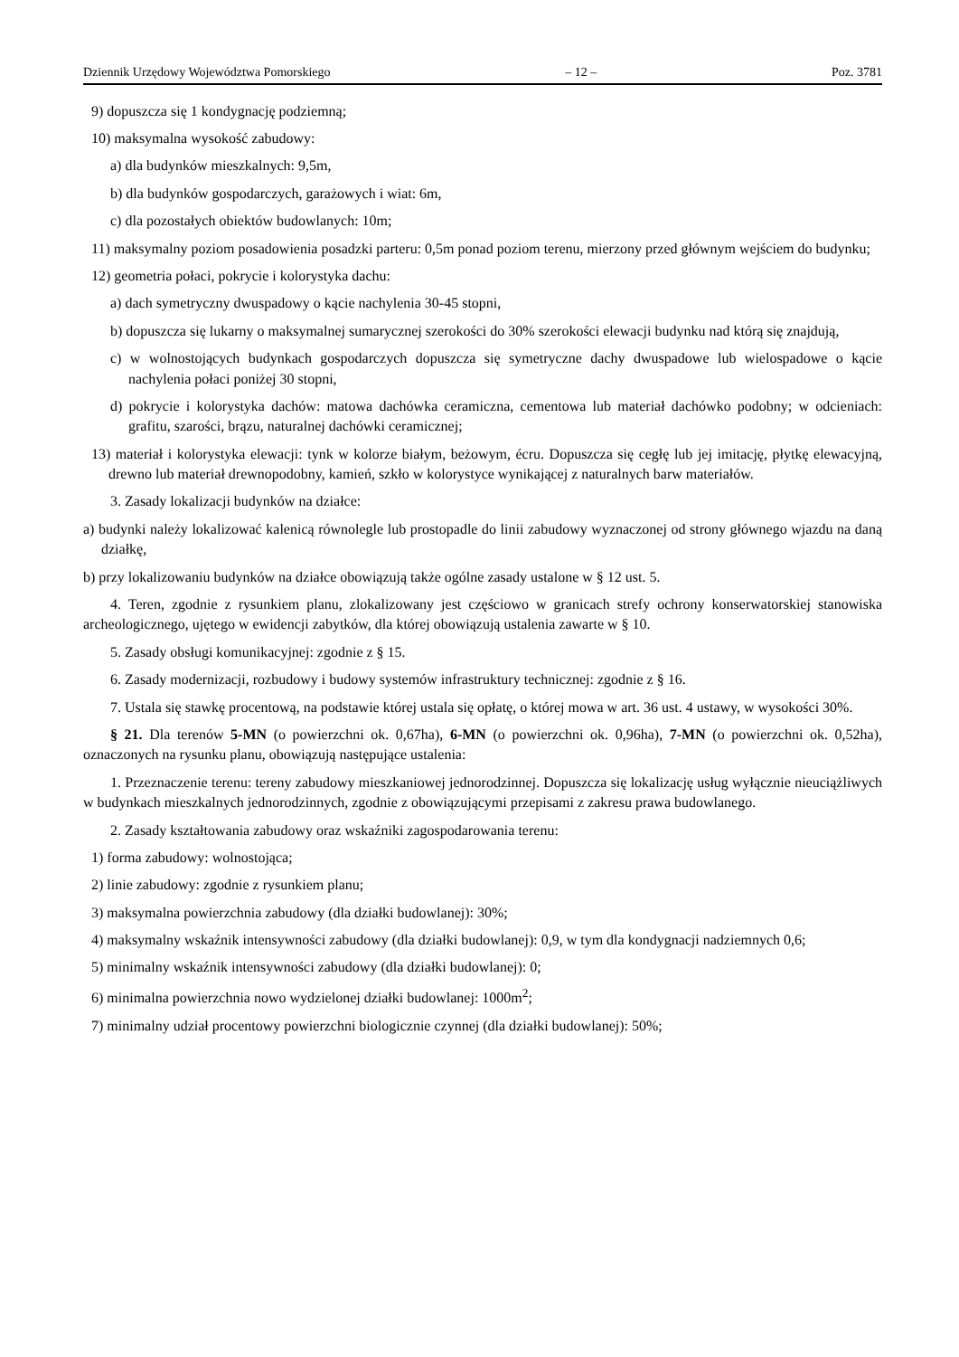Dziennik Urzędowy Województwa Pomorskiego – 12 – Poz. 3781
9) dopuszcza się 1 kondygnację podziemną;
10) maksymalna wysokość zabudowy:
a) dla budynków mieszkalnych: 9,5m,
b) dla budynków gospodarczych, garażowych i wiat: 6m,
c) dla pozostałych obiektów budowlanych: 10m;
11) maksymalny poziom posadowienia posadzki parteru: 0,5m ponad poziom terenu, mierzony przed głównym wejściem do budynku;
12) geometria połaci, pokrycie i kolorystyka dachu:
a) dach symetryczny dwuspadowy o kącie nachylenia 30-45 stopni,
b) dopuszcza się lukarny o maksymalnej sumarycznej szerokości do 30% szerokości elewacji budynku nad którą się znajdują,
c) w wolnostojących budynkach gospodarczych dopuszcza się symetryczne dachy dwuspadowe lub wielospadowe o kącie nachylenia połaci poniżej 30 stopni,
d) pokrycie i kolorystyka dachów: matowa dachówka ceramiczna, cementowa lub materiał dachówko podobny; w odcieniach: grafitu, szarości, brązu, naturalnej dachówki ceramicznej;
13) materiał i kolorystyka elewacji: tynk w kolorze białym, beżowym, écru. Dopuszcza się cegłę lub jej imitację, płytkę elewacyjną, drewno lub materiał drewnopodobny, kamień, szkło w kolorystyce wynikającej z naturalnych barw materiałów.
3. Zasady lokalizacji budynków na działce:
a) budynki należy lokalizować kalenicą równolegle lub prostopadle do linii zabudowy wyznaczonej od strony głównego wjazdu na daną działkę,
b) przy lokalizowaniu budynków na działce obowiązują także ogólne zasady ustalone w § 12 ust. 5.
4. Teren, zgodnie z rysunkiem planu, zlokalizowany jest częściowo w granicach strefy ochrony konserwatorskiej stanowiska archeologicznego, ujętego w ewidencji zabytków, dla której obowiązują ustalenia zawarte w § 10.
5. Zasady obsługi komunikacyjnej: zgodnie z § 15.
6. Zasady modernizacji, rozbudowy i budowy systemów infrastruktury technicznej: zgodnie z § 16.
7. Ustala się stawkę procentową, na podstawie której ustala się opłatę, o której mowa w art. 36 ust. 4 ustawy, w wysokości 30%.
§ 21. Dla terenów 5-MN (o powierzchni ok. 0,67ha), 6-MN (o powierzchni ok. 0,96ha), 7-MN (o powierzchni ok. 0,52ha), oznaczonych na rysunku planu, obowiązują następujące ustalenia:
1. Przeznaczenie terenu: tereny zabudowy mieszkaniowej jednorodzinnej. Dopuszcza się lokalizację usług wyłącznie nieuciążliwych w budynkach mieszkalnych jednorodzinnych, zgodnie z obowiązującymi przepisami z zakresu prawa budowlanego.
2. Zasady kształtowania zabudowy oraz wskaźniki zagospodarowania terenu:
1) forma zabudowy: wolnostojąca;
2) linie zabudowy: zgodnie z rysunkiem planu;
3) maksymalna powierzchnia zabudowy (dla działki budowlanej): 30%;
4) maksymalny wskaźnik intensywności zabudowy (dla działki budowlanej): 0,9, w tym dla kondygnacji nadziemnych 0,6;
5) minimalny wskaźnik intensywności zabudowy (dla działki budowlanej): 0;
6) minimalna powierzchnia nowo wydzielonej działki budowlanej: 1000m<sup>2</sup>;
7) minimalny udział procentowy powierzchni biologicznie czynnej (dla działki budowlanej): 50%;